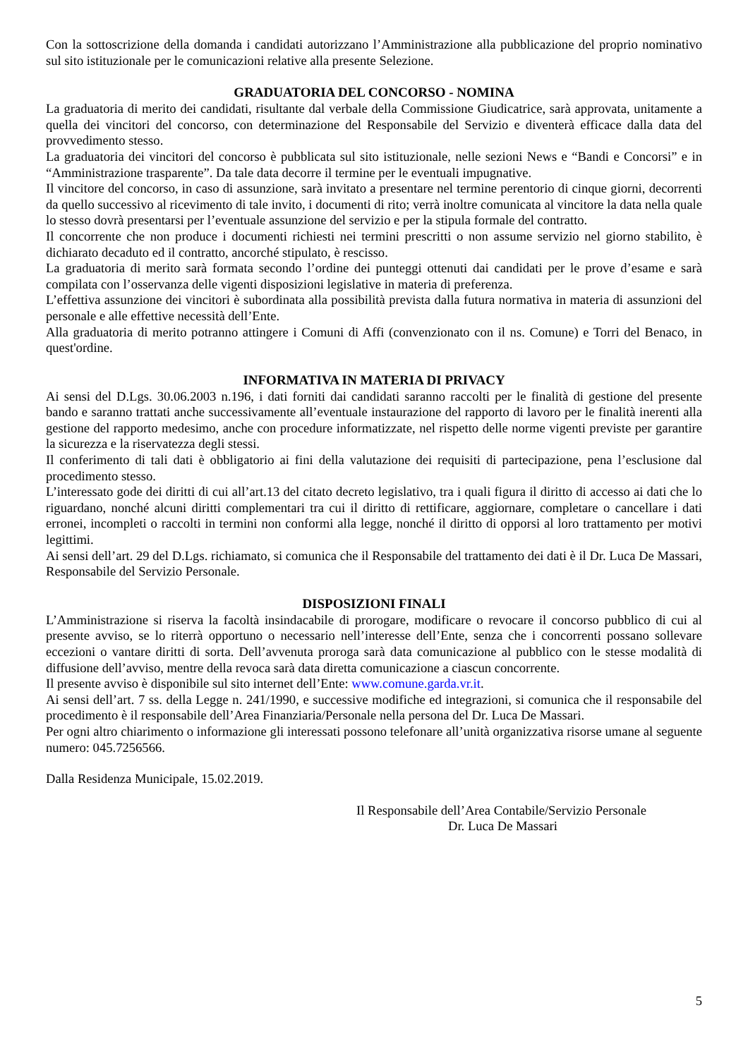Con la sottoscrizione della domanda i candidati autorizzano l’Amministrazione alla pubblicazione del proprio nominativo sul sito istituzionale per le comunicazioni relative alla presente Selezione.
GRADUATORIA DEL CONCORSO - NOMINA
La graduatoria di merito dei candidati, risultante dal verbale della Commissione Giudicatrice, sarà approvata, unitamente a quella dei vincitori del concorso, con determinazione del Responsabile del Servizio e diventerà efficace dalla data del provvedimento stesso.
La graduatoria dei vincitori del concorso è pubblicata sul sito istituzionale, nelle sezioni News e “Bandi e Concorsi” e in “Amministrazione trasparente”. Da tale data decorre il termine per le eventuali impugnative.
Il vincitore del concorso, in caso di assunzione, sarà invitato a presentare nel termine perentorio di cinque giorni, decorrenti da quello successivo al ricevimento di tale invito, i documenti di rito; verrà inoltre comunicata al vincitore la data nella quale lo stesso dovrà presentarsi per l’eventuale assunzione del servizio e per la stipula formale del contratto.
Il concorrente che non produce i documenti richiesti nei termini prescritti o non assume servizio nel giorno stabilito, è dichiarato decaduto ed il contratto, ancorché stipulato, è rescisso.
La graduatoria di merito sarà formata secondo l’ordine dei punteggi ottenuti dai candidati per le prove d’esame e sarà compilata con l’osservanza delle vigenti disposizioni legislative in materia di preferenza.
L’effettiva assunzione dei vincitori è subordinata alla possibilità prevista dalla futura normativa in materia di assunzioni del personale e alle effettive necessità dell’Ente.
Alla graduatoria di merito potranno attingere i Comuni di Affi (convenzionato con il ns. Comune) e Torri del Benaco, in quest'ordine.
INFORMATIVA IN MATERIA DI PRIVACY
Ai sensi del D.Lgs. 30.06.2003 n.196, i dati forniti dai candidati saranno raccolti per le finalità di gestione del presente bando e saranno trattati anche successivamente all’eventuale instaurazione del rapporto di lavoro per le finalità inerenti alla gestione del rapporto medesimo, anche con procedure informatizzate, nel rispetto delle norme vigenti previste per garantire la sicurezza e la riservatezza degli stessi.
Il conferimento di tali dati è obbligatorio ai fini della valutazione dei requisiti di partecipazione, pena l’esclusione dal procedimento stesso.
L’interessato gode dei diritti di cui all’art.13 del citato decreto legislativo, tra i quali figura il diritto di accesso ai dati che lo riguardano, nonché alcuni diritti complementari tra cui il diritto di rettificare, aggiornare, completare o cancellare i dati erronei, incompleti o raccolti in termini non conformi alla legge, nonché il diritto di opporsi al loro trattamento per motivi legittimi.
Ai sensi dell’art. 29 del D.Lgs. richiamato, si comunica che il Responsabile del trattamento dei dati è il Dr. Luca De Massari, Responsabile del Servizio Personale.
DISPOSIZIONI FINALI
L’Amministrazione si riserva la facoltà insindacabile di prorogare, modificare o revocare il concorso pubblico di cui al presente avviso, se lo riterrà opportuno o necessario nell’interesse dell’Ente, senza che i concorrenti possano sollevare eccezioni o vantare diritti di sorta. Dell’avvenuta proroga sarà data comunicazione al pubblico con le stesse modalità di diffusione dell’avviso, mentre della revoca sarà data diretta comunicazione a ciascun concorrente.
Il presente avviso è disponibile sul sito internet dell’Ente: www.comune.garda.vr.it.
Ai sensi dell’art. 7 ss. della Legge n. 241/1990, e successive modifiche ed integrazioni, si comunica che il responsabile del procedimento è il responsabile dell’Area Finanziaria/Personale nella persona del Dr. Luca De Massari.
Per ogni altro chiarimento o informazione gli interessati possono telefonare all’unità organizzativa risorse umane al seguente numero: 045.7256566.
Dalla Residenza Municipale, 15.02.2019.
Il Responsabile dell’Area Contabile/Servizio Personale
Dr. Luca De Massari
5